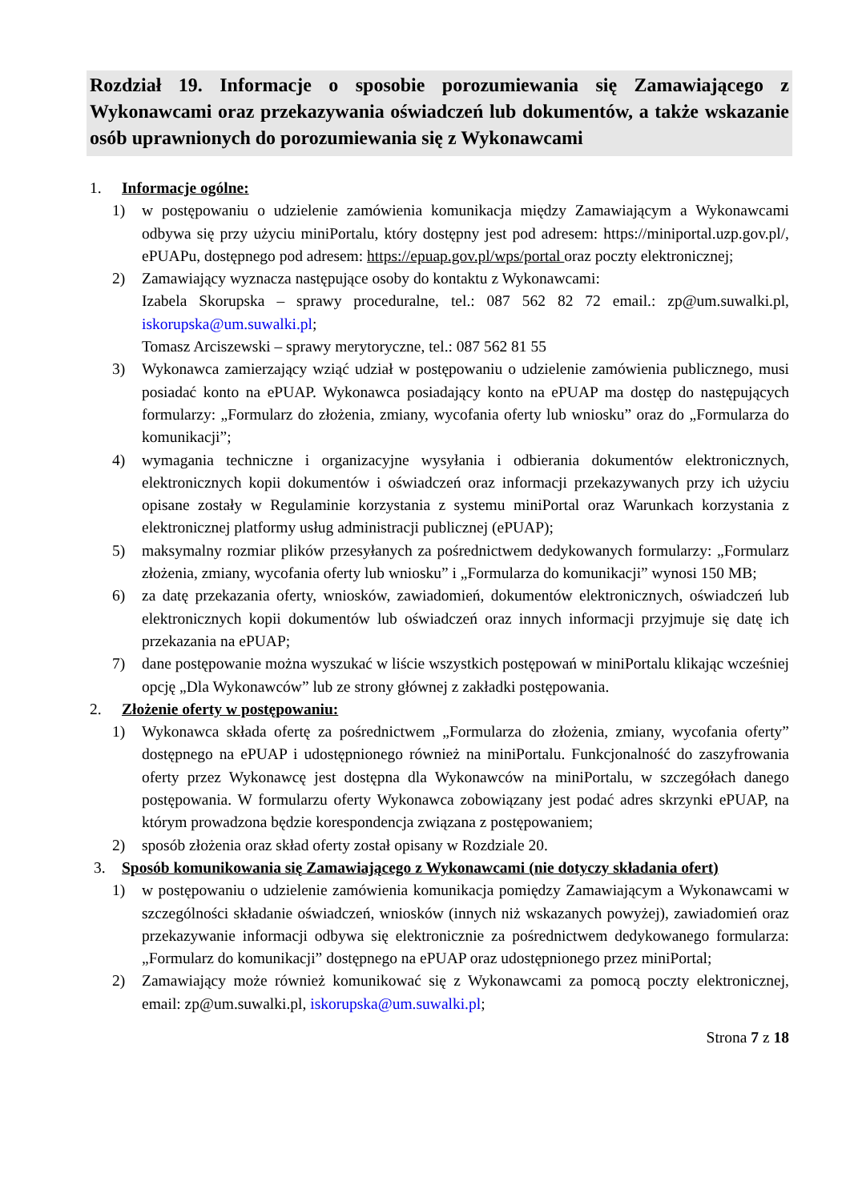Rozdział 19. Informacje o sposobie porozumiewania się Zamawiającego z Wykonawcami oraz przekazywania oświadczeń lub dokumentów, a także wskazanie osób uprawnionych do porozumiewania się z Wykonawcami
1. Informacje ogólne:
1) w postępowaniu o udzielenie zamówienia komunikacja między Zamawiającym a Wykonawcami odbywa się przy użyciu miniPortalu, który dostępny jest pod adresem: https://miniportal.uzp.gov.pl/, ePUAPu, dostępnego pod adresem: https://epuap.gov.pl/wps/portal oraz poczty elektronicznej;
2) Zamawiający wyznacza następujące osoby do kontaktu z Wykonawcami:
Izabela Skorupska – sprawy proceduralne, tel.: 087 562 82 72 email.: zp@um.suwalki.pl, iskorupska@um.suwalki.pl;
Tomasz Arciszewski – sprawy merytoryczne, tel.: 087 562 81 55
3) Wykonawca zamierzający wziąć udział w postępowaniu o udzielenie zamówienia publicznego, musi posiadać konto na ePUAP. Wykonawca posiadający konto na ePUAP ma dostęp do następujących formularzy: „Formularz do złożenia, zmiany, wycofania oferty lub wniosku” oraz do „Formularza do komunikacji”;
4) wymagania techniczne i organizacyjne wysyłania i odbierania dokumentów elektronicznych, elektronicznych kopii dokumentów i oświadczeń oraz informacji przekazywanych przy ich użyciu opisane zostały w Regulaminie korzystania z systemu miniPortal oraz Warunkach korzystania z elektronicznej platformy usług administracji publicznej (ePUAP);
5) maksymalny rozmiar plików przesyłanych za pośrednictwem dedykowanych formularzy: „Formularz złożenia, zmiany, wycofania oferty lub wniosku” i „Formularza do komunikacji” wynosi 150 MB;
6) za datę przekazania oferty, wniosków, zawiadomień, dokumentów elektronicznych, oświadczeń lub elektronicznych kopii dokumentów lub oświadczeń oraz innych informacji przyjmuje się datę ich przekazania na ePUAP;
7) dane postępowanie można wyszukać w liście wszystkich postępowań w miniPortalu klikając wcześniej opcję „Dla Wykonawców” lub ze strony głównej z zakładki postępowania.
2. Złożenie oferty w postępowaniu:
1) Wykonawca składa ofertę za pośrednictwem „Formularza do złożenia, zmiany, wycofania oferty” dostępnego na ePUAP i udostępnionego również na miniPortalu. Funkcjonalność do zaszyfrowania oferty przez Wykonawcę jest dostępna dla Wykonawców na miniPortalu, w szczegółach danego postępowania. W formularzu oferty Wykonawca zobowiązany jest podać adres skrzynki ePUAP, na którym prowadzona będzie korespondencja związana z postępowaniem;
2) sposób złożenia oraz skład oferty został opisany w Rozdziale 20.
3. Sposób komunikowania się Zamawiającego z Wykonawcami (nie dotyczy składania ofert)
1) w postępowaniu o udzielenie zamówienia komunikacja pomiędzy Zamawiającym a Wykonawcami w szczególności składanie oświadczeń, wniosków (innych niż wskazanych powyżej), zawiadomień oraz przekazywanie informacji odbywa się elektronicznie za pośrednictwem dedykowanego formularza: „Formularz do komunikacji” dostępnego na ePUAP oraz udostępnionego przez miniPortal;
2) Zamawiający może również komunikować się z Wykonawcami za pomocą poczty elektronicznej, email: zp@um.suwalki.pl, iskorupska@um.suwalki.pl;
Strona 7 z 18